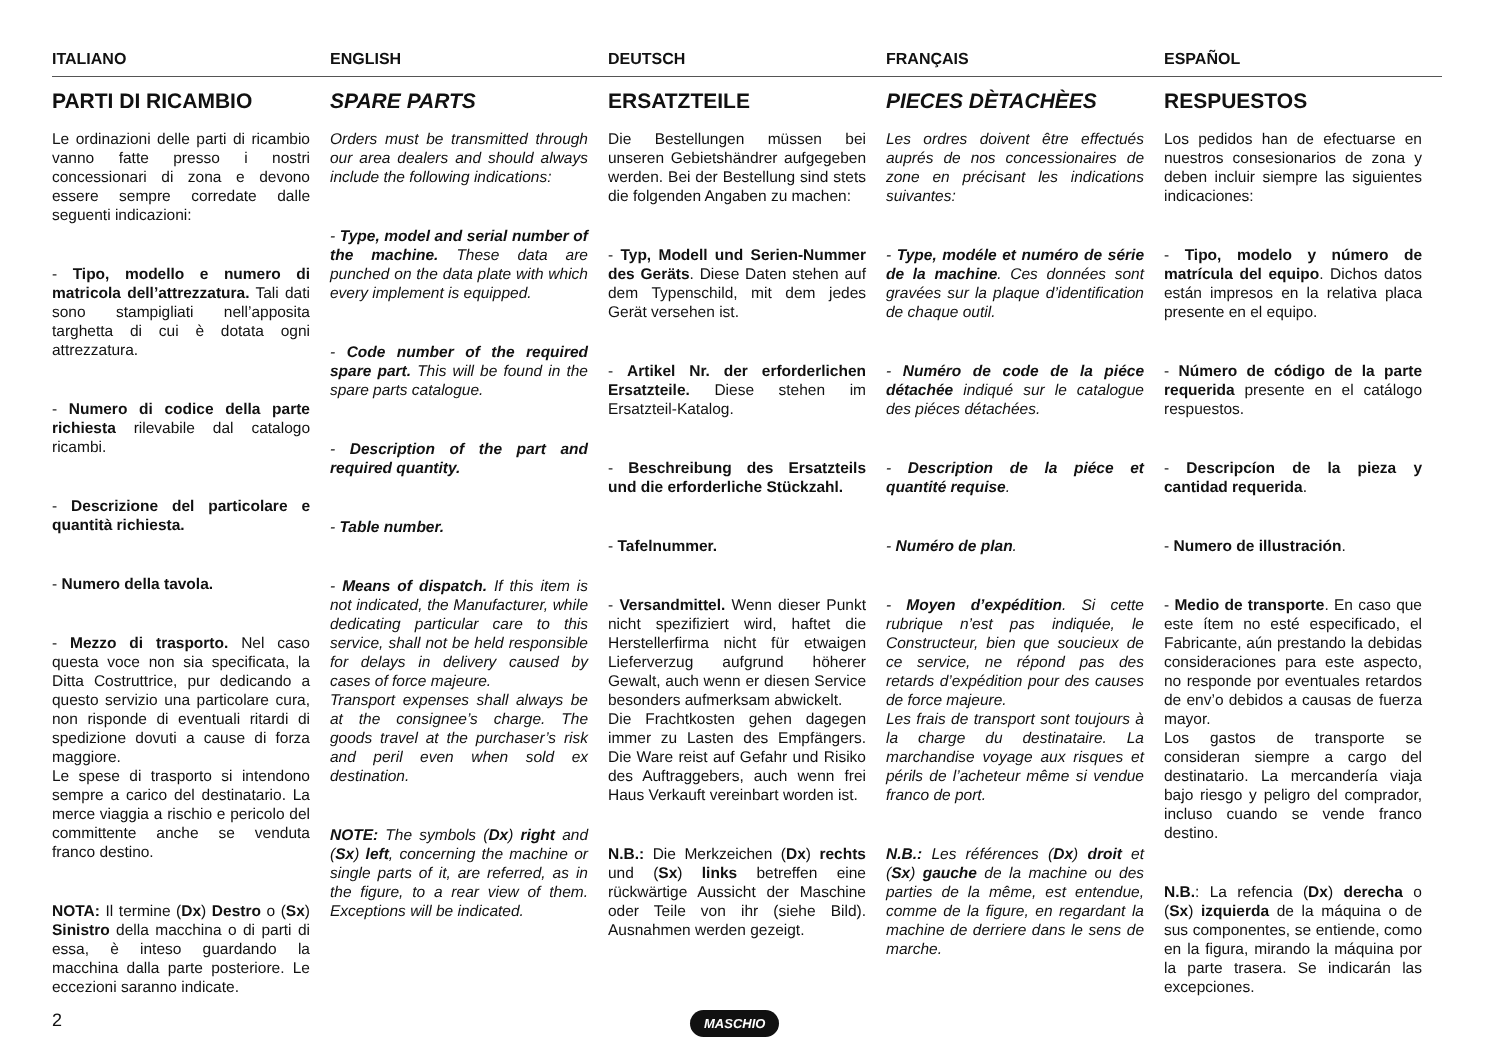ITALIANO
ENGLISH
DEUTSCH
FRANÇAIS
ESPAÑOL
PARTI DI RICAMBIO
Le ordinazioni delle parti di ricambio vanno fatte presso i nostri concessionari di zona e devono essere sempre corredate dalle seguenti indicazioni:
- Tipo, modello e numero di matricola dell’attrezzatura. Tali dati sono stampigliati nell’apposita targhetta di cui è dotata ogni attrezzatura.
- Numero di codice della parte richiesta rilevabile dal catalogo ricambi.
- Descrizione del particolare e quantità richiesta.
- Numero della tavola.
- Mezzo di trasporto. Nel caso questa voce non sia specificata, la Ditta Costruttrice, pur dedicando a questo servizio una particolare cura, non risponde di eventuali ritardi di spedizione dovuti a cause di forza maggiore.
Le spese di trasporto si intendono sempre a carico del destinatario. La merce viaggia a rischio e pericolo del committente anche se venduta franco destino.
NOTA: Il termine (Dx) Destro o (Sx) Sinistro della macchina o di parti di essa, è inteso guardando la macchina dalla parte posteriore. Le eccezioni saranno indicate.
SPARE PARTS
Orders must be transmitted through our area dealers and should always include the following indications:
- Type, model and serial number of the machine. These data are punched on the data plate with which every implement is equipped.
- Code number of the required spare part. This will be found in the spare parts catalogue.
- Description of the part and required quantity.
- Table number.
- Means of dispatch. If this item is not indicated, the Manufacturer, while dedicating particular care to this service, shall not be held responsible for delays in delivery caused by cases of force majeure.
Transport expenses shall always be at the consignee’s charge. The goods travel at the purchaser’s risk and peril even when sold ex destination.
NOTE: The symbols (Dx) right and (Sx) left, concerning the machine or single parts of it, are referred, as in the figure, to a rear view of them. Exceptions will be indicated.
ERSATZTEILE
Die Bestellungen müssen bei unseren Gebietshändrer aufgegeben werden. Bei der Bestellung sind stets die folgenden Angaben zu machen:
- Typ, Modell und Serien-Nummer des Geräts. Diese Daten stehen auf dem Typenschild, mit dem jedes Gerät versehen ist.
- Artikel Nr. der erforderlichen Ersatzteile. Diese stehen im Ersatzteil-Katalog.
- Beschreibung des Ersatzteils und die erforderliche Stückzahl.
- Tafelnummer.
- Versandmittel. Wenn dieser Punkt nicht spezifiziert wird, haftet die Herstellerfirma nicht für etwaigen Lieferverzug aufgrund höherer Gewalt, auch wenn er diesen Service besonders aufmerksam abwickelt.
Die Frachtkosten gehen dagegen immer zu Lasten des Empfängers. Die Ware reist auf Gefahr und Risiko des Auftraggebers, auch wenn frei Haus Verkauft vereinbart worden ist.
N.B.: Die Merkzeichen (Dx) rechts und (Sx) links betreffen eine rückwärtige Aussicht der Maschine oder Teile von ihr (siehe Bild). Ausnahmen werden gezeigt.
PIECES DÈTACHÈES
Les ordres doivent être effectués auprés de nos concessionaires de zone en précisant les indications suivantes:
- Type, modéle et numéro de série de la machine. Ces données sont gravées sur la plaque d’identification de chaque outil.
- Numéro de code de la piéce détachée indiqué sur le catalogue des piéces détachées.
- Description de la piéce et quantité requise.
- Numéro de plan.
- Moyen d’expédition. Si cette rubrique n’est pas indiquée, le Constructeur, bien que soucieux de ce service, ne répond pas des retards d’expédition pour des causes de force majeure.
Les frais de transport sont toujours à la charge du destinataire. La marchandise voyage aux risques et périls de l’acheteur même si vendue franco de port.
N.B.: Les références (Dx) droit et (Sx) gauche de la machine ou des parties de la même, est entendue, comme de la figure, en regardant la machine de derriere dans le sens de marche.
RESPUESTOS
Los pedidos han de efectuarse en nuestros consesionarios de zona y deben incluir siempre las siguientes indicaciones:
- Tipo, modelo y número de matrícula del equipo. Dichos datos están impresos en la relativa placa presente en el equipo.
- Número de código de la parte requerida presente en el catálogo respuestos.
- Descripcíon de la pieza y cantidad requerida.
- Numero de illustración.
- Medio de transporte. En caso que este ítem no esté especificado, el Fabricante, aún prestando la debidas consideraciones para este aspecto, no responde por eventuales retardos de env’o debidos a causas de fuerza mayor.
Los gastos de transporte se consideran siempre a cargo del destinatario. La mercandería viaja bajo riesgo y peligro del comprador, incluso cuando se vende franco destino.
N.B.: La refencia (Dx) derecha o (Sx) izquierda de la máquina o de sus componentes, se entiende, como en la figura, mirando la máquina por la parte trasera. Se indicarán las excepciones.
2 MASCHIO